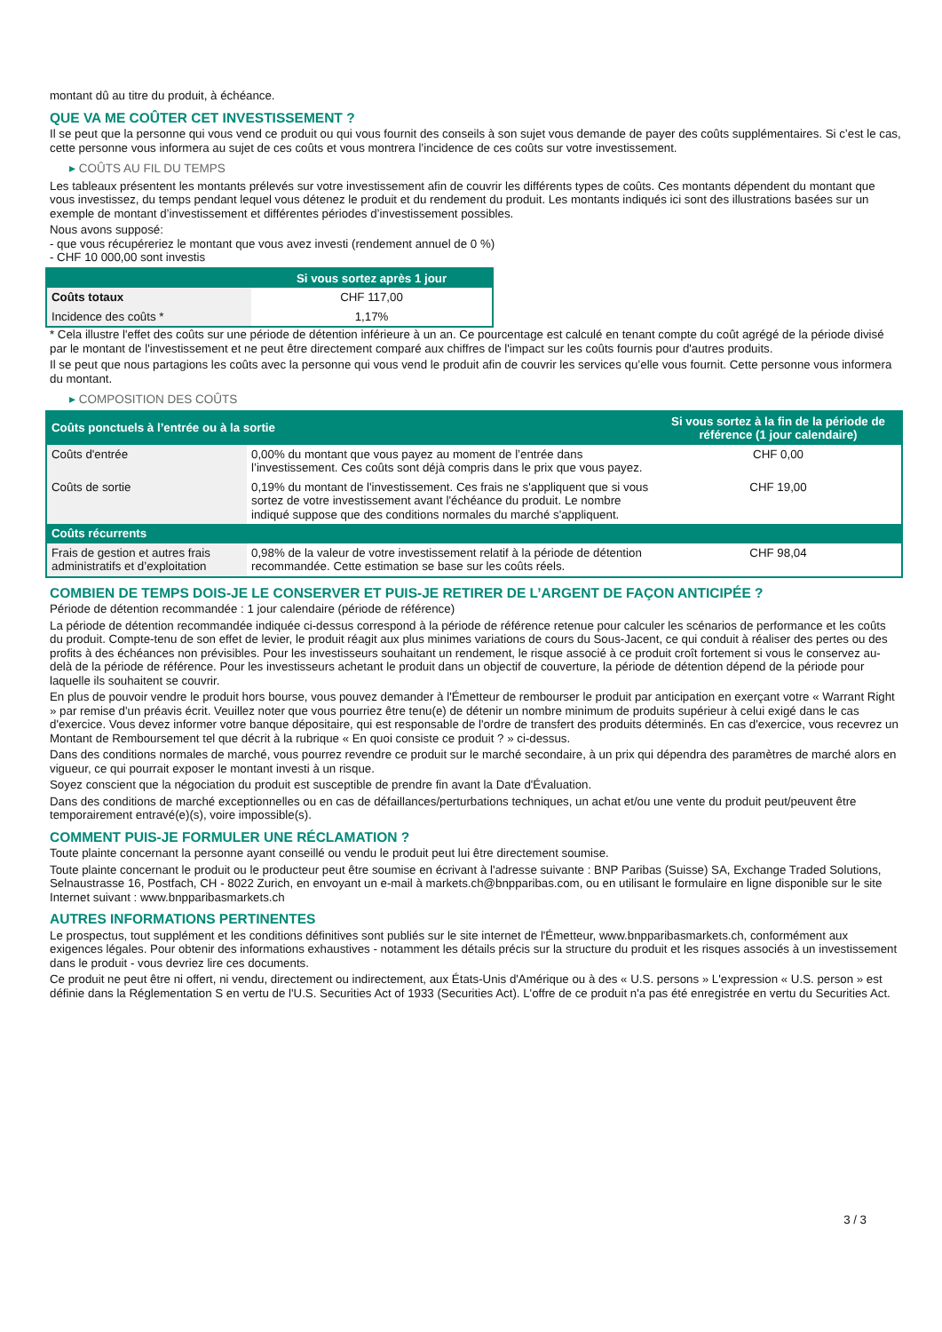montant dû au titre du produit, à échéance.
QUE VA ME COÛTER CET INVESTISSEMENT ?
Il se peut que la personne qui vous vend ce produit ou qui vous fournit des conseils à son sujet vous demande de payer des coûts supplémentaires. Si c’est le cas, cette personne vous informera au sujet de ces coûts et vous montrera l’incidence de ces coûts sur votre investissement.
▸ COÛTS AU FIL DU TEMPS
Les tableaux présentent les montants prélevés sur votre investissement afin de couvrir les différents types de coûts. Ces montants dépendent du montant que vous investissez, du temps pendant lequel vous détenez le produit et du rendement du produit. Les montants indiqués ici sont des illustrations basées sur un exemple de montant d’investissement et différentes périodes d’investissement possibles.
Nous avons supposé:
- que vous récupéreriez le montant que vous avez investi (rendement annuel de 0 %)
- CHF 10 000,00 sont investis
| | Si vous sortez après 1 jour |
| --- | --- |
| Coûts totaux | CHF 117,00 |
| Incidence des coûts * | 1,17% |
* Cela illustre l'effet des coûts sur une période de détention inférieure à un an. Ce pourcentage est calculé en tenant compte du coût agrégé de la période divisé par le montant de l'investissement et ne peut être directement comparé aux chiffres de l'impact sur les coûts fournis pour d'autres produits.
Il se peut que nous partagions les coûts avec la personne qui vous vend le produit afin de couvrir les services qu’elle vous fournit. Cette personne vous informera du montant.
▸ COMPOSITION DES COÛTS
| Coûts ponctuels à l’entrée ou à la sortie | | Si vous sortez à la fin de la période de référence (1 jour calendaire) |
| --- | --- | --- |
| Coûts d'entrée | 0,00% du montant que vous payez au moment de l’entrée dans l’investissement. Ces coûts sont déjà compris dans le prix que vous payez. | CHF 0,00 |
| Coûts de sortie | 0,19% du montant de l'investissement. Ces frais ne s'appliquent que si vous sortez de votre investissement avant l'échéance du produit. Le nombre indiqué suppose que des conditions normales du marché s'appliquent. | CHF 19,00 |
| Coûts récurrents | | |
| Frais de gestion et autres frais administratifs et d’exploitation | 0,98% de la valeur de votre investissement relatif à la période de détention recommandée. Cette estimation se base sur les coûts réels. | CHF 98,04 |
COMBIEN DE TEMPS DOIS-JE LE CONSERVER ET PUIS-JE RETIRER DE L’ARGENT DE FAÇON ANTICIPÉE ?
Période de détention recommandée : 1 jour calendaire (période de référence)
La période de détention recommandée indiquée ci-dessus correspond à la période de référence retenue pour calculer les scénarios de performance et les coûts du produit. Compte-tenu de son effet de levier, le produit réagit aux plus minimes variations de cours du Sous-Jacent, ce qui conduit à réaliser des pertes ou des profits à des échéances non prévisibles. Pour les investisseurs souhaitant un rendement, le risque associé à ce produit croît fortement si vous le conservez au-delà de la période de référence. Pour les investisseurs achetant le produit dans un objectif de couverture, la période de détention dépend de la période pour laquelle ils souhaitent se couvrir.
En plus de pouvoir vendre le produit hors bourse, vous pouvez demander à l'Émetteur de rembourser le produit par anticipation en exerçant votre « Warrant Right » par remise d'un préavis écrit. Veuillez noter que vous pourriez être tenu(e) de détenir un nombre minimum de produits supérieur à celui exigé dans le cas d'exercice. Vous devez informer votre banque dépositaire, qui est responsable de l'ordre de transfert des produits déterminés. En cas d'exercice, vous recevrez un Montant de Remboursement tel que décrit à la rubrique « En quoi consiste ce produit ? » ci-dessus.
Dans des conditions normales de marché, vous pourrez revendre ce produit sur le marché secondaire, à un prix qui dépendra des paramètres de marché alors en vigueur, ce qui pourrait exposer le montant investi à un risque.
Soyez conscient que la négociation du produit est susceptible de prendre fin avant la Date d'Évaluation.
Dans des conditions de marché exceptionnelles ou en cas de défaillances/perturbations techniques, un achat et/ou une vente du produit peut/peuvent être temporairement entravé(e)(s), voire impossible(s).
COMMENT PUIS-JE FORMULER UNE RÉCLAMATION ?
Toute plainte concernant la personne ayant conseillé ou vendu le produit peut lui être directement soumise.
Toute plainte concernant le produit ou le producteur peut être soumise en écrivant à l'adresse suivante : BNP Paribas (Suisse) SA, Exchange Traded Solutions, Selnaustrasse 16, Postfach, CH - 8022 Zurich, en envoyant un e-mail à markets.ch@bnpparibas.com, ou en utilisant le formulaire en ligne disponible sur le site Internet suivant : www.bnpparibasmarkets.ch
AUTRES INFORMATIONS PERTINENTES
Le prospectus, tout supplément et les conditions définitives sont publiés sur le site internet de l'Émetteur, www.bnpparibasmarkets.ch, conformément aux exigences légales. Pour obtenir des informations exhaustives - notamment les détails précis sur la structure du produit et les risques associés à un investissement dans le produit - vous devriez lire ces documents.
Ce produit ne peut être ni offert, ni vendu, directement ou indirectement, aux États-Unis d'Amérique ou à des « U.S. persons » L'expression « U.S. person » est définie dans la Réglementation S en vertu de l'U.S. Securities Act of 1933 (Securities Act). L'offre de ce produit n'a pas été enregistrée en vertu du Securities Act.
3 / 3